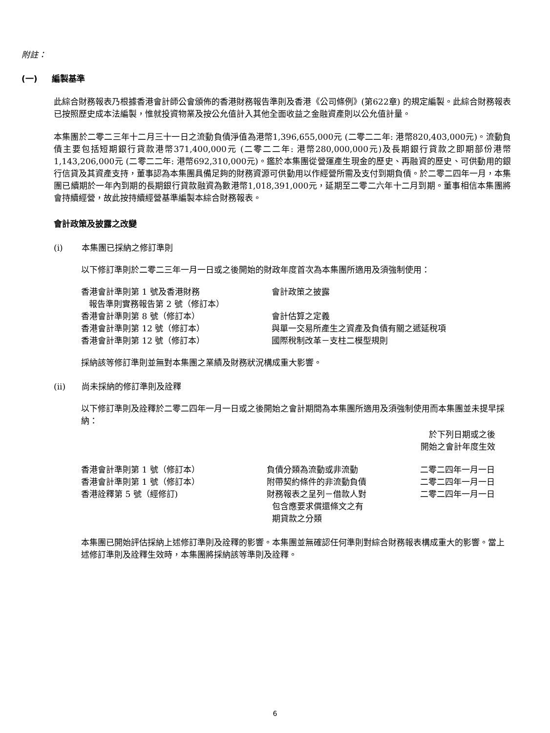附註：
(一) 編製基準
此綜合財務報表乃根據香港會計師公會頒佈的香港財務報告準則及香港《公司條例》(第622章) 的規定編製。此綜合財務報表已按照歷史成本法編製，惟就投資物業及按公允值計入其他全面收益之金融資產則以公允值計量。
本集團於二零二三年十二月三十一日之流動負債淨值為港幣1,396,655,000元 (二零二二年: 港幣820,403,000元)。流動負債主要包括短期銀行貸款港幣371,400,000元 (二零二二年: 港幣280,000,000元)及長期銀行貸款之即期部份港幣1,143,206,000元 (二零二二年: 港幣692,310,000元)。鑑於本集團從營運產生現金的歷史、再融資的歷史、可供動用的銀行信貸及其資產支持，董事認為本集團具備足夠的財務資源可供動用以作經營所需及支付到期負債。於二零二四年一月，本集團已續期於一年內到期的長期銀行貸款融資為數港幣1,018,391,000元，延期至二零二六年十二月到期。董事相信本集團將會持續經營，故此按持續經營基準編製本綜合財務報表。
會計政策及披露之改變
(i) 本集團已採納之修訂準則
以下修訂準則於二零二三年一月一日或之後開始的財政年度首次為本集團所適用及須強制使用：
| 香港會計準則第 1 號及香港財務 報告準則實務報告第 2 號（修訂本） | 會計政策之披露 |
| 香港會計準則第 8 號（修訂本） | 會計估算之定義 |
| 香港會計準則第 12 號（修訂本） | 與單一交易所產生之資產及負債有關之遞延稅項 |
| 香港會計準則第 12 號（修訂本） | 國際稅制改革－支柱二模型規則 |
採納該等修訂準則並無對本集團之業績及財務狀況構成重大影響。
(ii) 尚未採納的修訂準則及詮釋
以下修訂準則及詮釋於二零二四年一月一日或之後開始之會計期間為本集團所適用及須強制使用而本集團並未提早採納：
| | | 於下列日期或之後 開始之會計年度生效 |
| --- | --- | --- |
| 香港會計準則第 1 號（修訂本） | 負債分類為流動或非流動 | 二零二四年一月一日 |
| 香港會計準則第 1 號（修訂本） | 附帶契約條件的非流動負債 | 二零二四年一月一日 |
| 香港詮釋第 5 號（經修訂) | 財務報表之呈列－借款人對 包含應要求償還條文之有 期貸款之分類 | 二零二四年一月一日 |
本集團已開始評估採納上述修訂準則及詮釋的影響。本集團並無確認任何準則對綜合財務報表構成重大的影響。當上述修訂準則及詮釋生效時，本集團將採納該等準則及詮釋。
6